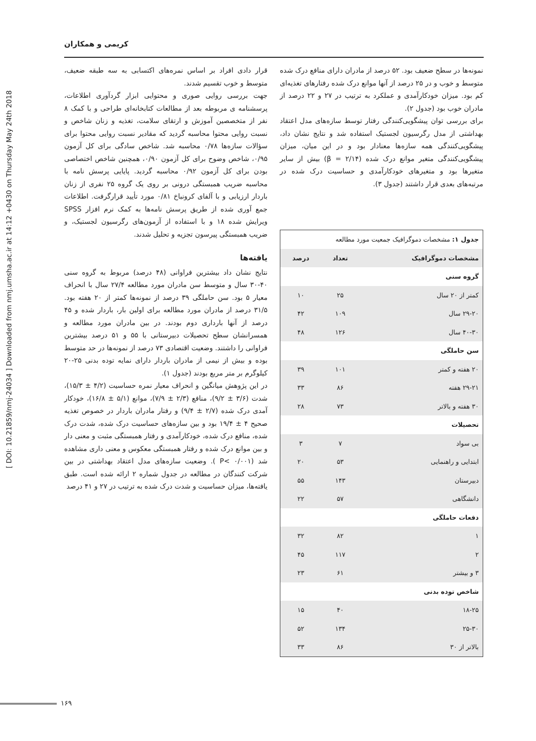[ DOI: 10.21859/nmj-24034 ] Downloaded from nmj.umsha.ac.ir at 14:12 +0430 on Thursday May 24th 2018
کریمی و همکاران
قرار دادی افراد بر اساس نمره‌های اکتسابی به سه طبقه ضعیف، متوسط و خوب تقسیم شدند.
جهت بررسی روایی صوری و محتوایی ابزار گردآوری اطلاعات، پرسشنامه ی مربوطه بعد از مطالعات کتابخانه‌ای طراحی و با کمک ۸ نفر از متخصصین آموزش و ارتقای سلامت، تغذیه و زنان شاخص و نسبت روایی محتوا محاسبه گردید که مقادیر نسبت روایی محتوا برای سؤالات سازه‌ها ۰/۷۸ محاسبه شد. شاخص سادگی برای کل آزمون ۰/۹۵، شاخص وضوح برای کل آزمون ۰/۹۰، همچنین شاخص اختصاصی بودن برای کل آزمون ۰/۹۲ محاسبه گردید. پایایی پرسش نامه با محاسبه ضریب همبستگی درونی بر روی یک گروه ۲۵ نفری از زنان باردار ارزیابی و با آلفای کرونباخ ۰/۸۱ مورد تأیید قرارگرفت. اطلاعات جمع آوری شده از طریق پرسش نامه‌ها به کمک نرم افزار SPSS ویرایش شده ۱۸ و با استفاده از آزمون‌های رگرسیون لجستیک، و ضریب همبستگی پیرسون تجزیه و تحلیل شدند.
یافته‌ها
نتایج نشان داد بیشترین فراوانی (۴۸ درصد) مربوط به گروه سنی ۴۰-۳۰ سال و متوسط سن مادران مورد مطالعه ۲۷/۴ سال با انحراف معیار ۵ بود. سن حاملگی ۳۹ درصد از نمونه‌ها کمتر از ۲۰ هفته بود. ۳۱/۵ درصد از مادران مورد مطالعه برای اولین بار، باردار شده و ۴۵ درصد از آنها بارداری دوم بودند. در بین مادران مورد مطالعه و همسرانشان سطح تحصیلات دبیرستانی با ۵۵ و ۵۱ درصد بیشترین فراوانی را داشتند. وضعیت اقتصادی ۷۳ درصد از نمونه‌ها در حد متوسط بوده و بیش از نیمی از مادران باردار دارای نمایه توده بدنی ۲۵-۲۰ کیلوگرم بر متر مربع بودند (جدول ۱).
در این پژوهش میانگین و انحراف معیار نمره حساسیت (۴/۲ ± ۱۵/۳)، شدت (۳/۶ ± ۹/۲)، منافع (۲/۳ ± ۷/۹)، موانع (۵/۱ ± ۱۶/۸)، خودکار آمدی درک شده (۲/۷ ± ۹/۴) و رفتار مادران باردار در خصوص تغذیه صحیح ۴ ± ۱۹/۴ بود و بین سازه‌های حساسیت درک شده، شدت درک شده، منافع درک شده، خودکارآمدی و رفتار همبستگی مثبت و معنی دار و بین موانع درک شده و رفتار همبستگی معکوس و معنی داری مشاهده شد (P< ۰/۰۰۱ ). وضعیت سازه‌های مدل اعتقاد بهداشتی در بین شرکت کنندگان در مطالعه در جدول شماره ۲ ارائه شده است. طبق یافته‌ها، میزان حساسیت و شدت درک شده به ترتیب در ۲۷ و ۴۱ درصد
نمونه‌ها در سطح ضعیف بود. ۵۲ درصد از مادران دارای منافع درک شده متوسط و خوب و در ۲۵ درصد از آنها موانع درک شده رفتارهای تغذیه‌ای کم بود. میزان خودکارآمدی و عملکرد به ترتیب در ۲۷ و ۲۲ درصد از مادران خوب بود (جدول ۲).
برای بررسی توان پیشگویی‌کنندگی رفتار توسط سازه‌های مدل اعتقاد بهداشتی از مدل رگرسیون لجستیک استفاده شد و نتایج نشان داد، پیشگویی‌کنندگی همه سازه‌ها معنادار بود و در این میان، میزان پیشگویی‌کنندگی متغیر موانع درک شده (β = ۲/۱۴) بیش از سایر متغیرها بود و متغیرهای خودکارآمدی و حساسیت درک شده در مرتبه‌های بعدی قرار داشتند (جدول ۳).
| جدول ۱: مشخصات دموگرافیک جمعیت مورد مطالعه | | |
| مشخصات دموگرافیک | تعداد | درصد |
| گروه سنی | | |
| کمتر از ۲۰ سال | ۲۵ | ۱۰ |
| ۲۹-۲۰ سال | ۱۰۹ | ۴۲ |
| ۴۰-۳۰ سال | ۱۲۶ | ۴۸ |
| سن حاملگی | | |
| ۲۰ هفته و کمتر | ۱۰۱ | ۳۹ |
| ۲۹-۲۱ هفته | ۸۶ | ۳۳ |
| ۳۰ هفته و بالاتر | ۷۳ | ۲۸ |
| تحصیلات | | |
| بی سواد | ۷ | ۳ |
| ابتدایی و راهنمایی | ۵۳ | ۲۰ |
| دبیرستان | ۱۴۳ | ۵۵ |
| دانشگاهی | ۵۷ | ۲۲ |
| دفعات حاملگی | | |
| ۱ | ۸۲ | ۳۲ |
| ۲ | ۱۱۷ | ۴۵ |
| ۳ و بیشتر | ۶۱ | ۲۳ |
| شاخص توده بدنی | | |
| ۱۸-۲۵ | ۴۰ | ۱۵ |
| ۲۵-۳۰ | ۱۳۴ | ۵۲ |
| بالاتر از ۳۰ | ۸۶ | ۳۳ |
۱۶۹